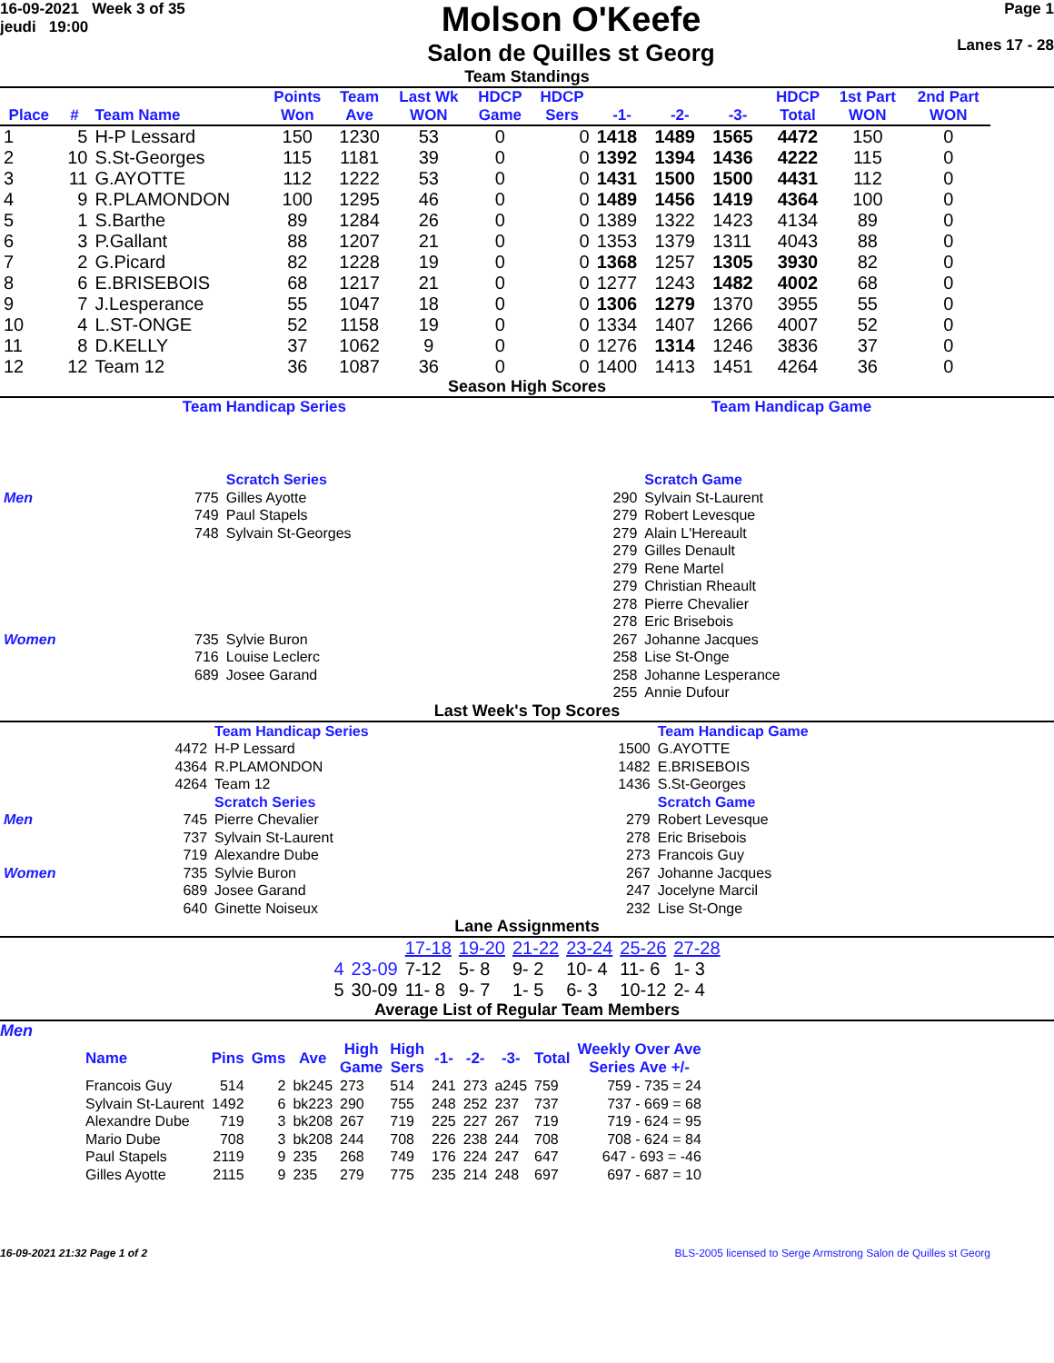16-09-2021 Week 3 of 35
jeudi 19:00
Molson O'Keefe
Salon de Quilles st Georg
Page 1
Lanes 17 - 28
Team Standings
| Place | # | Team Name | Points Won | Team Ave | Last Wk WON | HDCP Game | HDCP Sers | -1- | -2- | -3- | HDCP Total | 1st Part WON | 2nd Part WON |
| --- | --- | --- | --- | --- | --- | --- | --- | --- | --- | --- | --- | --- | --- |
| 1 | 5 | H-P Lessard | 150 | 1230 | 53 | 0 | 0 | 1418 | 1489 | 1565 | 4472 | 150 | 0 |
| 2 | 10 | S.St-Georges | 115 | 1181 | 39 | 0 | 0 | 1392 | 1394 | 1436 | 4222 | 115 | 0 |
| 3 | 11 | G.AYOTTE | 112 | 1222 | 53 | 0 | 0 | 1431 | 1500 | 1500 | 4431 | 112 | 0 |
| 4 | 9 | R.PLAMONDON | 100 | 1295 | 46 | 0 | 0 | 1489 | 1456 | 1419 | 4364 | 100 | 0 |
| 5 | 1 | S.Barthe | 89 | 1284 | 26 | 0 | 0 | 1389 | 1322 | 1423 | 4134 | 89 | 0 |
| 6 | 3 | P.Gallant | 88 | 1207 | 21 | 0 | 0 | 1353 | 1379 | 1311 | 4043 | 88 | 0 |
| 7 | 2 | G.Picard | 82 | 1228 | 19 | 0 | 0 | 1368 | 1257 | 1305 | 3930 | 82 | 0 |
| 8 | 6 | E.BRISEBOIS | 68 | 1217 | 21 | 0 | 0 | 1277 | 1243 | 1482 | 4002 | 68 | 0 |
| 9 | 7 | J.Lesperance | 55 | 1047 | 18 | 0 | 0 | 1306 | 1279 | 1370 | 3955 | 55 | 0 |
| 10 | 4 | L.ST-ONGE | 52 | 1158 | 19 | 0 | 0 | 1334 | 1407 | 1266 | 4007 | 52 | 0 |
| 11 | 8 | D.KELLY | 37 | 1062 | 9 | 0 | 0 | 1276 | 1314 | 1246 | 3836 | 37 | 0 |
| 12 | 12 | Team 12 | 36 | 1087 | 36 | 0 | 0 | 1400 | 1413 | 1451 | 4264 | 36 | 0 |
Season High Scores
Team Handicap Series Team Handicap Game
| | | Scratch Series | | | Scratch Game |
| Men | 775 | Gilles Ayotte | | 290 | Sylvain St-Laurent |
| | 749 | Paul Stapels | | 279 | Robert Levesque |
| | 748 | Sylvain St-Georges | | 279 | Alain L'Hereault |
| | | | | 279 | Gilles Denault |
| | | | | 279 | Rene Martel |
| | | | | 279 | Christian Rheault |
| | | | | 278 | Pierre Chevalier |
| | | | | 278 | Eric Brisebois |
| Women | 735 | Sylvie Buron | | 267 | Johanne Jacques |
| | 716 | Louise Leclerc | | 258 | Lise St-Onge |
| | 689 | Josee Garand | | 258 | Johanne Lesperance |
| | | | | 255 | Annie Dufour |
Last Week's Top Scores
| | | Team Handicap Series | | | Team Handicap Game |
| | 4472 | H-P Lessard | | 1500 | G.AYOTTE |
| | 4364 | R.PLAMONDON | | 1482 | E.BRISEBOIS |
| | 4264 | Team 12 | | 1436 | S.St-Georges |
| | | Scratch Series | | | Scratch Game |
| Men | 745 | Pierre Chevalier | | 279 | Robert Levesque |
| | 737 | Sylvain St-Laurent | | 278 | Eric Brisebois |
| | 719 | Alexandre Dube | | 273 | Francois Guy |
| Women | 735 | Sylvie Buron | | 267 | Johanne Jacques |
| | 689 | Josee Garand | | 247 | Jocelyne Marcil |
| | 640 | Ginette Noiseux | | 232 | Lise St-Onge |
Lane Assignments
| | | 17-18 | 19-20 | 21-22 | 23-24 | 25-26 | 27-28 |
| 4 | 23-09 | 7-12 | 5- 8 | 9- 2 | 10- 4 | 11- 6 | 1- 3 |
| 5 | 30-09 | 11- 8 | 9- 7 | 1- 5 | 6- 3 | 10-12 | 2- 4 |
Average List of Regular Team Members
Men
| Name | Pins | Gms | Ave | High Game | High Sers | -1- | -2- | -3- | Total | Weekly Over Ave Series Ave +/- |
| --- | --- | --- | --- | --- | --- | --- | --- | --- | --- | --- |
| Francois Guy | 514 | 2 | bk245 | 273 | 514 | 241 | 273 | a245 | 759 | 759 - 735 = 24 |
| Sylvain St-Laurent | 1492 | 6 | bk223 | 290 | 755 | 248 | 252 | 237 | 737 | 737 - 669 = 68 |
| Alexandre Dube | 719 | 3 | bk208 | 267 | 719 | 225 | 227 | 267 | 719 | 719 - 624 = 95 |
| Mario Dube | 708 | 3 | bk208 | 244 | 708 | 226 | 238 | 244 | 708 | 708 - 624 = 84 |
| Paul Stapels | 2119 | 9 | 235 | 268 | 749 | 176 | 224 | 247 | 647 | 647 - 693 = -46 |
| Gilles Ayotte | 2115 | 9 | 235 | 279 | 775 | 235 | 214 | 248 | 697 | 697 - 687 = 10 |
16-09-2021 21:32 Page 1 of 2 BLS-2005 licensed to Serge Armstrong Salon de Quilles st Georg